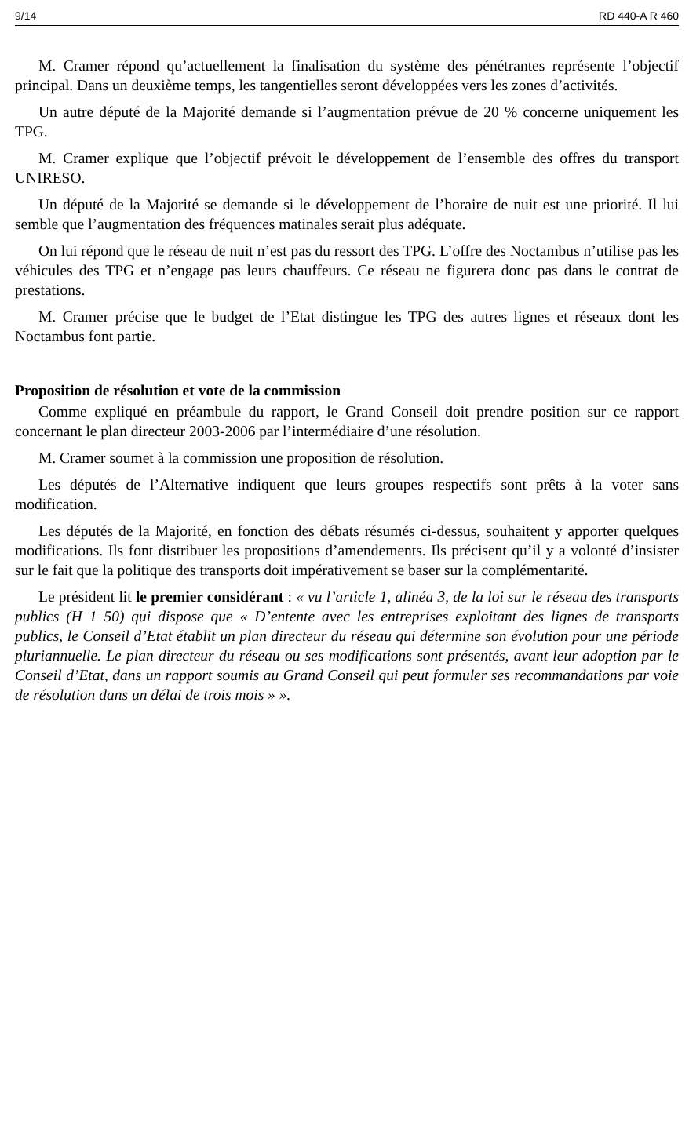9/14 RD 440-A R 460
M. Cramer répond qu’actuellement la finalisation du système des pénétrantes représente l’objectif principal. Dans un deuxième temps, les tangentielles seront développées vers les zones d’activités.
Un autre député de la Majorité demande si l’augmentation prévue de 20 % concerne uniquement les TPG.
M. Cramer explique que l’objectif prévoit le développement de l’ensemble des offres du transport UNIRESO.
Un député de la Majorité se demande si le développement de l’horaire de nuit est une priorité. Il lui semble que l’augmentation des fréquences matinales serait plus adéquate.
On lui répond que le réseau de nuit n’est pas du ressort des TPG. L’offre des Noctambus n’utilise pas les véhicules des TPG et n’engage pas leurs chauffeurs. Ce réseau ne figurera donc pas dans le contrat de prestations.
M. Cramer précise que le budget de l’Etat distingue les TPG des autres lignes et réseaux dont les Noctambus font partie.
Proposition de résolution et vote de la commission
Comme expliqué en préambule du rapport, le Grand Conseil doit prendre position sur ce rapport concernant le plan directeur 2003-2006 par l’intermédiaire d’une résolution.
M. Cramer soumet à la commission une proposition de résolution.
Les députés de l’Alternative indiquent que leurs groupes respectifs sont prêts à la voter sans modification.
Les députés de la Majorité, en fonction des débats résumés ci-dessus, souhaitent y apporter quelques modifications. Ils font distribuer les propositions d’amendements. Ils précisent qu’il y a volonté d’insister sur le fait que la politique des transports doit impérativement se baser sur la complémentarité.
Le président lit le premier considérant : « vu l’article 1, alinéa 3, de la loi sur le réseau des transports publics (H 1 50) qui dispose que « D’entente avec les entreprises exploitant des lignes de transports publics, le Conseil d’Etat établit un plan directeur du réseau qui détermine son évolution pour une période pluriannuelle. Le plan directeur du réseau ou ses modifications sont présentés, avant leur adoption par le Conseil d’Etat, dans un rapport soumis au Grand Conseil qui peut formuler ses recommandations par voie de résolution dans un délai de trois mois » ».